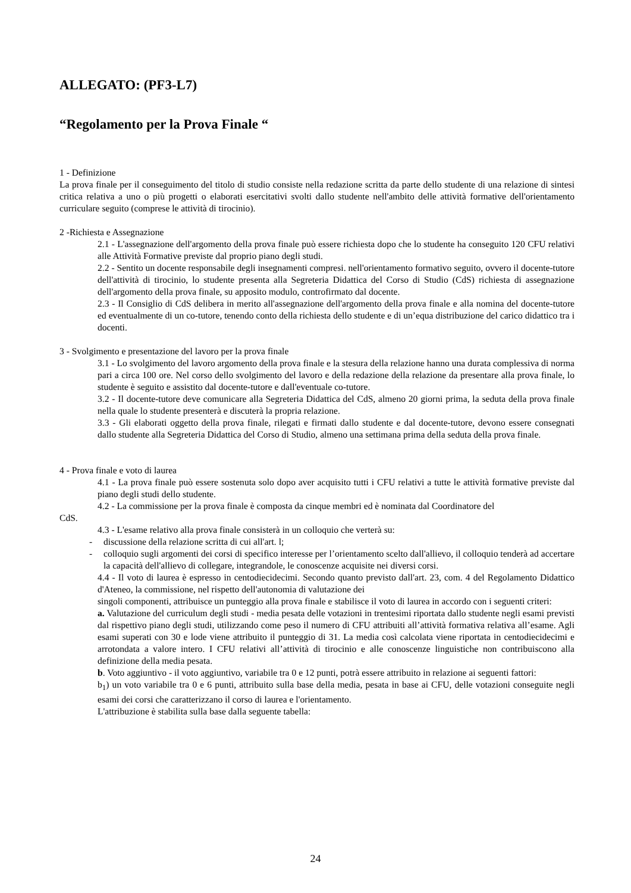ALLEGATO: (PF3-L7)
“Regolamento per la Prova Finale “
1 - Definizione
La prova finale per il conseguimento del titolo di studio consiste nella redazione scritta da parte dello studente di una relazione di sintesi critica relativa a uno o più progetti o elaborati esercitativi svolti dallo studente nell'ambito delle attività formative dell'orientamento curriculare seguito (comprese le attività di tirocinio).
2 -Richiesta e Assegnazione
2.1 - L'assegnazione dell'argomento della prova finale può essere richiesta dopo che lo studente ha conseguito 120 CFU relativi alle Attività Formative previste dal proprio piano degli studi.
2.2 - Sentito un docente responsabile degli insegnamenti compresi. nell'orientamento formativo seguito, ovvero il docente-tutore dell'attività di tirocinio, lo studente presenta alla Segreteria Didattica del Corso di Studio (CdS) richiesta di assegnazione dell'argomento della prova finale, su apposito modulo, controfirmato dal docente.
2.3 - Il Consiglio di CdS delibera in merito all'assegnazione dell'argomento della prova finale e alla nomina del docente-tutore ed eventualmente di un co-tutore, tenendo conto della richiesta dello studente e di un’equa distribuzione del carico didattico tra i docenti.
3 - Svolgimento e presentazione del lavoro per la prova finale
3.1 - Lo svolgimento del lavoro argomento della prova finale e la stesura della relazione hanno una durata complessiva di norma pari a circa 100 ore. Nel corso dello svolgimento del lavoro e della redazione della relazione da presentare alla prova finale, lo studente è seguito e assistito dal docente-tutore e dall'eventuale co-tutore.
3.2 - Il docente-tutore deve comunicare alla Segreteria Didattica del CdS, almeno 20 giorni prima, la seduta della prova finale nella quale lo studente presenterà e discuterà la propria relazione.
3.3 - Gli elaborati oggetto della prova finale, rilegati e firmati dallo studente e dal docente-tutore, devono essere consegnati dallo studente alla Segreteria Didattica del Corso di Studio, almeno una settimana prima della seduta della prova finale.
4 - Prova finale e voto di laurea
4.1 - La prova finale può essere sostenuta solo dopo aver acquisito tutti i CFU relativi a tutte le attività formative previste dal piano degli studi dello studente.
4.2 - La commissione per la prova finale è composta da cinque membri ed è nominata dal Coordinatore del
CdS.
4.3 - L'esame relativo alla prova finale consisterà in un colloquio che verterà su:
- discussione della relazione scritta di cui all'art. l;
- colloquio sugli argomenti dei corsi di specifico interesse per l’orientamento scelto dall'allievo, il colloquio tenderà ad accertare la capacità dell'allievo di collegare, integrandole, le conoscenze acquisite nei diversi corsi.
4.4 - Il voto di laurea è espresso in centodiecidecimi. Secondo quanto previsto dall'art. 23, com. 4 del Regolamento Didattico d'Ateneo, la commissione, nel rispetto dell'autonomia di valutazione dei
singoli componenti, attribuisce un punteggio alla prova finale e stabilisce il voto di laurea in accordo con i seguenti criteri:
a. Valutazione del curriculum degli studi - media pesata delle votazioni in trentesimi riportata dallo studente negli esami previsti dal rispettivo piano degli studi, utilizzando come peso il numero di CFU attribuiti all’attività formativa relativa all’esame. Agli esami superati con 30 e lode viene attribuito il punteggio di 31. La media così calcolata viene riportata in centodiecidecimi e arrotondata a valore intero. I CFU relativi all’attività di tirocinio e alle conoscenze linguistiche non contribuiscono alla definizione della media pesata.
b. Voto aggiuntivo - il voto aggiuntivo, variabile tra 0 e 12 punti, potrà essere attribuito in relazione ai seguenti fattori:
b<sub>1</sub>) un voto variabile tra 0 e 6 punti, attribuito sulla base della media, pesata in base ai CFU, delle votazioni conseguite negli esami dei corsi che caratterizzano il corso di laurea e l'orientamento.
L'attribuzione è stabilita sulla base dalla seguente tabella:
24